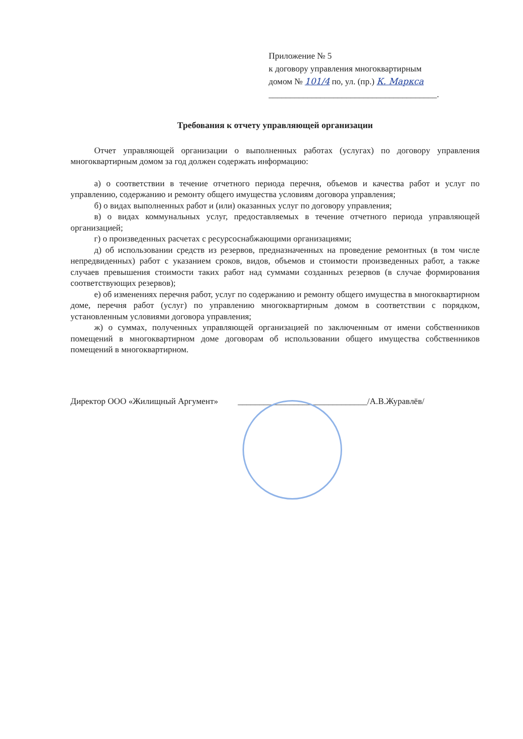Приложение № 5
к договору управления многоквартирным
домом № 101/4 по, ул. (пр.) К. Маркса
_______________________________________.
Требования к отчету управляющей организации
Отчет управляющей организации о выполненных работах (услугах) по договору управления многоквартирным домом за год должен содержать информацию:
а) о соответствии в течение отчетного периода перечня, объемов и качества работ и услуг по управлению, содержанию и ремонту общего имущества условиям договора управления;
б) о видах выполненных работ и (или) оказанных услуг по договору управления;
в) о видах коммунальных услуг, предоставляемых в течение отчетного периода управляющей организацией;
г) о произведенных расчетах с ресурсоснабжающими организациями;
д) об использовании средств из резервов, предназначенных на проведение ремонтных (в том числе непредвиденных) работ с указанием сроков, видов, объемов и стоимости произведенных работ, а также случаев превышения стоимости таких работ над суммами созданных резервов (в случае формирования соответствующих резервов);
е) об изменениях перечня работ, услуг по содержанию и ремонту общего имущества в многоквартирном доме, перечня работ (услуг) по управлению многоквартирным домом в соответствии с порядком, установленным условиями договора управления;
ж) о суммах, полученных управляющей организацией по заключенным от имени собственников помещений в многоквартирном доме договорам об использовании общего имущества собственников помещений в многоквартирном.
Директор ООО «Жилищный Аргумент» ______________________________/А.В.Журавлёв/